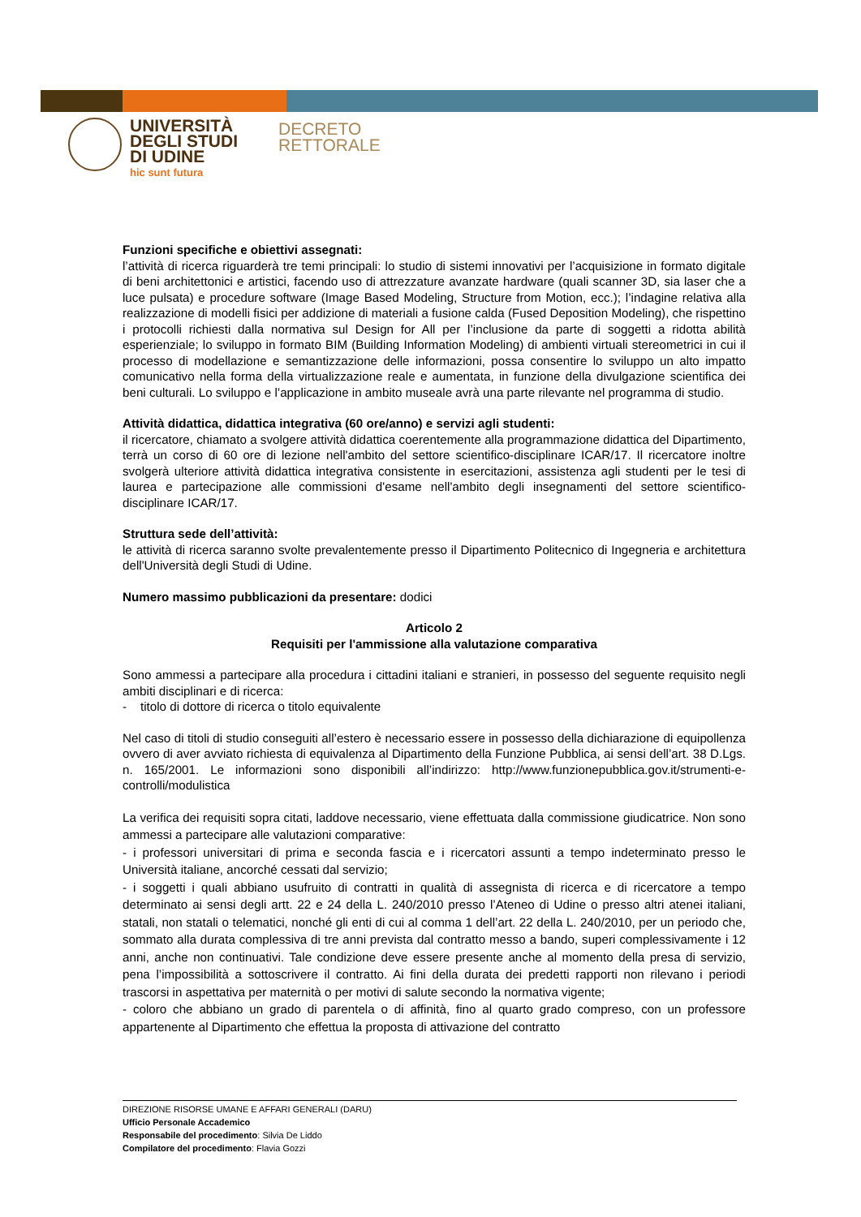UNIVERSITÀ
DEGLI STUDI
DI UDINE
hic sunt futura
DECRETO
RETTORALE
Funzioni specifiche e obiettivi assegnati:
l’attività di ricerca riguarderà tre temi principali: lo studio di sistemi innovativi per l’acquisizione in formato digitale di beni architettonici e artistici, facendo uso di attrezzature avanzate hardware (quali scanner 3D, sia laser che a luce pulsata) e procedure software (Image Based Modeling, Structure from Motion, ecc.); l’indagine relativa alla realizzazione di modelli fisici per addizione di materiali a fusione calda (Fused Deposition Modeling), che rispettino i protocolli richiesti dalla normativa sul Design for All per l’inclusione da parte di soggetti a ridotta abilità esperienziale; lo sviluppo in formato BIM (Building Information Modeling) di ambienti virtuali stereometrici in cui il processo di modellazione e semantizzazione delle informazioni, possa consentire lo sviluppo un alto impatto comunicativo nella forma della virtualizzazione reale e aumentata, in funzione della divulgazione scientifica dei beni culturali. Lo sviluppo e l’applicazione in ambito museale avrà una parte rilevante nel programma di studio.
Attività didattica, didattica integrativa (60 ore/anno) e servizi agli studenti:
il ricercatore, chiamato a svolgere attività didattica coerentemente alla programmazione didattica del Dipartimento, terrà un corso di 60 ore di lezione nell'ambito del settore scientifico-disciplinare ICAR/17. Il ricercatore inoltre svolgerà ulteriore attività didattica integrativa consistente in esercitazioni, assistenza agli studenti per le tesi di laurea e partecipazione alle commissioni d'esame nell'ambito degli insegnamenti del settore scientifico-disciplinare ICAR/17.
Struttura sede dell’attività:
le attività di ricerca saranno svolte prevalentemente presso il Dipartimento Politecnico di Ingegneria e architettura dell'Università degli Studi di Udine.
Numero massimo pubblicazioni da presentare: dodici
Articolo 2
Requisiti per l'ammissione alla valutazione comparativa
Sono ammessi a partecipare alla procedura i cittadini italiani e stranieri, in possesso del seguente requisito negli ambiti disciplinari e di ricerca:
- titolo di dottore di ricerca o titolo equivalente
Nel caso di titoli di studio conseguiti all’estero è necessario essere in possesso della dichiarazione di equipollenza ovvero di aver avviato richiesta di equivalenza al Dipartimento della Funzione Pubblica, ai sensi dell’art. 38 D.Lgs. n. 165/2001. Le informazioni sono disponibili all’indirizzo: http://www.funzionepubblica.gov.it/strumenti-e-controlli/modulistica
La verifica dei requisiti sopra citati, laddove necessario, viene effettuata dalla commissione giudicatrice. Non sono ammessi a partecipare alle valutazioni comparative:
- i professori universitari di prima e seconda fascia e i ricercatori assunti a tempo indeterminato presso le Università italiane, ancorché cessati dal servizio;
- i soggetti i quali abbiano usufruito di contratti in qualità di assegnista di ricerca e di ricercatore a tempo determinato ai sensi degli artt. 22 e 24 della L. 240/2010 presso l’Ateneo di Udine o presso altri atenei italiani, statali, non statali o telematici, nonché gli enti di cui al comma 1 dell’art. 22 della L. 240/2010, per un periodo che, sommato alla durata complessiva di tre anni prevista dal contratto messo a bando, superi complessivamente i 12 anni, anche non continuativi. Tale condizione deve essere presente anche al momento della presa di servizio, pena l’impossibilità a sottoscrivere il contratto. Ai fini della durata dei predetti rapporti non rilevano i periodi trascorsi in aspettativa per maternità o per motivi di salute secondo la normativa vigente;
- coloro che abbiano un grado di parentela o di affinità, fino al quarto grado compreso, con un professore appartenente al Dipartimento che effettua la proposta di attivazione del contratto
DIREZIONE RISORSE UMANE E AFFARI GENERALI (DARU)
Ufficio Personale Accademico
Responsabile del procedimento: Silvia De Liddo
Compilatore del procedimento: Flavia Gozzi